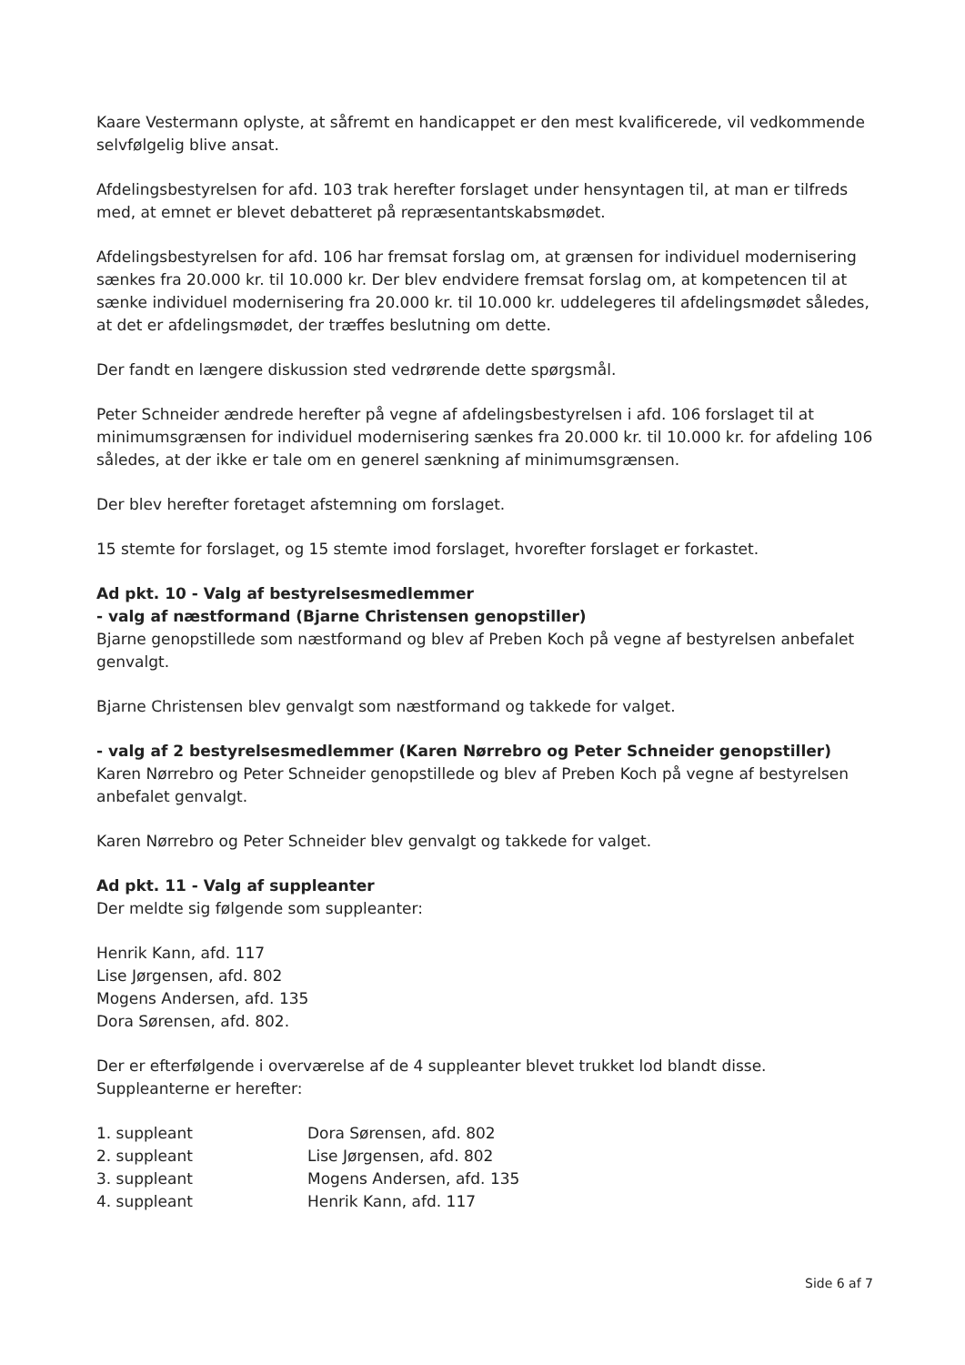Kaare Vestermann oplyste, at såfremt en handicappet er den mest kvalificerede, vil vedkommende selvfølgelig blive ansat.
Afdelingsbestyrelsen for afd. 103 trak herefter forslaget under hensyntagen til, at man er tilfreds med, at emnet er blevet debatteret på repræsentantskabsmødet.
Afdelingsbestyrelsen for afd. 106 har fremsat forslag om, at grænsen for individuel modernisering sænkes fra 20.000 kr. til 10.000 kr. Der blev endvidere fremsat forslag om, at kompetencen til at sænke individuel modernisering fra 20.000 kr. til 10.000 kr. uddelegeres til afdelingsmødet således, at det er afdelingsmødet, der træffes beslutning om dette.
Der fandt en længere diskussion sted vedrørende dette spørgsmål.
Peter Schneider ændrede herefter på vegne af afdelingsbestyrelsen i afd. 106 forslaget til at minimumsgrænsen for individuel modernisering sænkes fra 20.000 kr. til 10.000 kr. for afdeling 106 således, at der ikke er tale om en generel sænkning af minimumsgrænsen.
Der blev herefter foretaget afstemning om forslaget.
15 stemte for forslaget, og 15 stemte imod forslaget, hvorefter forslaget er forkastet.
Ad pkt. 10 - Valg af bestyrelsesmedlemmer
- valg af næstformand (Bjarne Christensen genopstiller)
Bjarne genopstillede som næstformand og blev af Preben Koch på vegne af bestyrelsen anbefalet genvalgt.
Bjarne Christensen blev genvalgt som næstformand og takkede for valget.
- valg af 2 bestyrelsesmedlemmer (Karen Nørrebro og Peter Schneider genopstiller)
Karen Nørrebro og Peter Schneider genopstillede og blev af Preben Koch på vegne af bestyrelsen anbefalet genvalgt.
Karen Nørrebro og Peter Schneider blev genvalgt og takkede for valget.
Ad pkt. 11 - Valg af suppleanter
Der meldte sig følgende som suppleanter:
Henrik Kann, afd. 117
Lise Jørgensen, afd. 802
Mogens Andersen, afd. 135
Dora Sørensen, afd. 802.
Der er efterfølgende i overværelse af de 4 suppleanter blevet trukket lod blandt disse. Suppleanterne er herefter:
| 1. suppleant | Dora Sørensen, afd. 802 |
| 2. suppleant | Lise Jørgensen, afd. 802 |
| 3. suppleant | Mogens Andersen, afd. 135 |
| 4. suppleant | Henrik Kann, afd. 117 |
Side 6 af 7